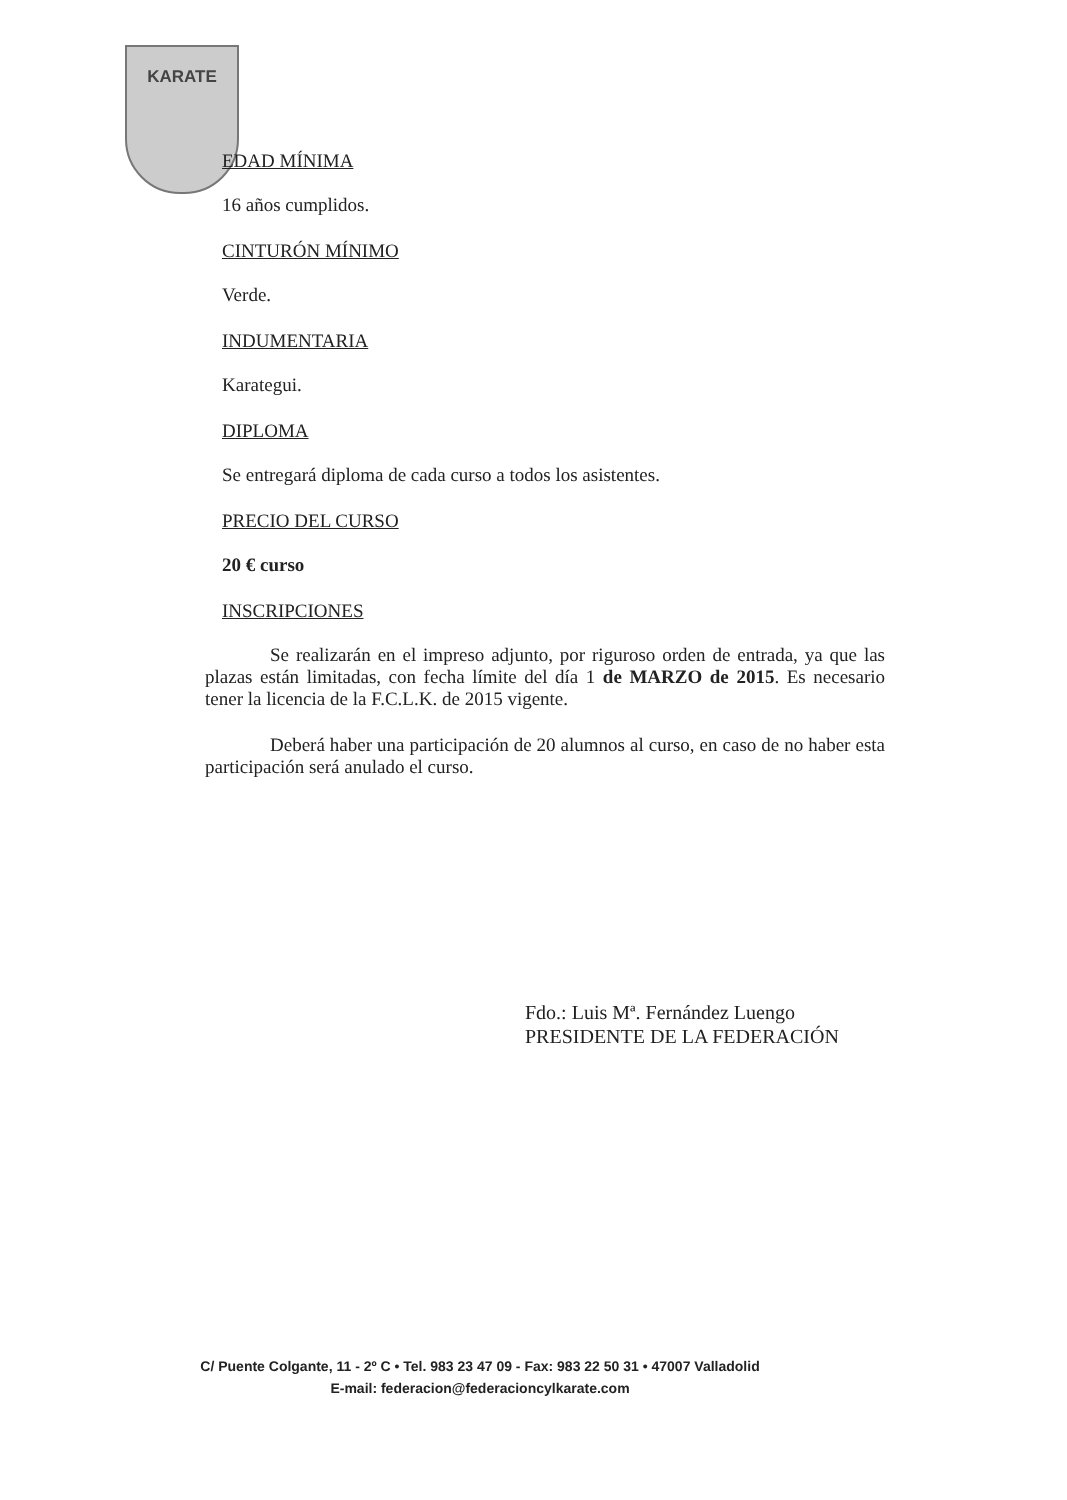KARATE
EDAD MÍNIMA
16 años cumplidos.
CINTURÓN MÍNIMO
Verde.
INDUMENTARIA
Karategui.
DIPLOMA
Se entregará diploma de cada curso a todos los asistentes.
PRECIO DEL CURSO
20 € curso
INSCRIPCIONES
Se realizarán en el impreso adjunto, por riguroso orden de entrada, ya que las plazas están limitadas, con fecha límite del día 1 de MARZO de 2015. Es necesario tener la licencia de la F.C.L.K. de 2015 vigente.
Deberá haber una participación de 20 alumnos al curso, en caso de no haber esta participación será anulado el curso.
Fdo.: Luis Mª. Fernández Luengo
PRESIDENTE DE LA FEDERACIÓN
C/ Puente Colgante, 11 - 2º C • Tel. 983 23 47 09 - Fax: 983 22 50 31 • 47007 Valladolid
E-mail: federacion@federacioncylkarate.com